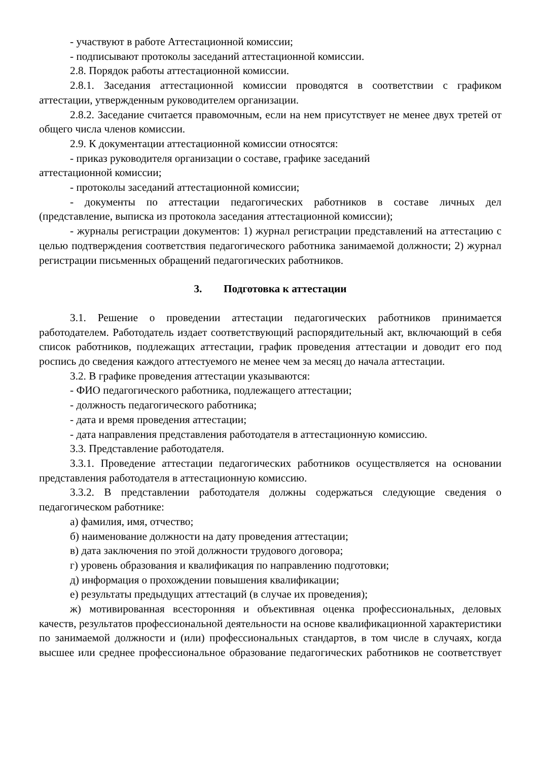- участвуют в работе Аттестационной комиссии;
- подписывают протоколы заседаний аттестационной комиссии.
2.8. Порядок работы аттестационной комиссии.
2.8.1. Заседания аттестационной комиссии проводятся в соответствии с графиком аттестации, утвержденным руководителем организации.
2.8.2. Заседание считается правомочным, если на нем присутствует не менее двух третей от общего числа членов комиссии.
2.9. К документации аттестационной комиссии относятся:
- приказ руководителя организации о составе, графике заседаний
аттестационной комиссии;
- протоколы заседаний аттестационной комиссии;
- документы по аттестации педагогических работников в составе личных дел (представление, выписка из протокола заседания аттестационной комиссии);
- журналы регистрации документов: 1) журнал регистрации представлений на аттестацию с целью подтверждения соответствия педагогического работника занимаемой должности; 2) журнал регистрации письменных обращений педагогических работников.
3. Подготовка к аттестации
3.1. Решение о проведении аттестации педагогических работников принимается работодателем. Работодатель издает соответствующий распорядительный акт, включающий в себя список работников, подлежащих аттестации, график проведения аттестации и доводит его под роспись до сведения каждого аттестуемого не менее чем за месяц до начала аттестации.
3.2. В графике проведения аттестации указываются:
- ФИО педагогического работника, подлежащего аттестации;
- должность педагогического работника;
- дата и время проведения аттестации;
- дата направления представления работодателя в аттестационную комиссию.
3.3. Представление работодателя.
3.3.1. Проведение аттестации педагогических работников осуществляется на основании представления работодателя в аттестационную комиссию.
3.3.2. В представлении работодателя должны содержаться следующие сведения о педагогическом работнике:
а) фамилия, имя, отчество;
б) наименование должности на дату проведения аттестации;
в) дата заключения по этой должности трудового договора;
г) уровень образования и квалификация по направлению подготовки;
д) информация о прохождении повышения квалификации;
е) результаты предыдущих аттестаций (в случае их проведения);
ж) мотивированная всесторонняя и объективная оценка профессиональных, деловых качеств, результатов профессиональной деятельности на основе квалификационной характеристики по занимаемой должности и (или) профессиональных стандартов, в том числе в случаях, когда высшее или среднее профессиональное образование педагогических работников не соответствует